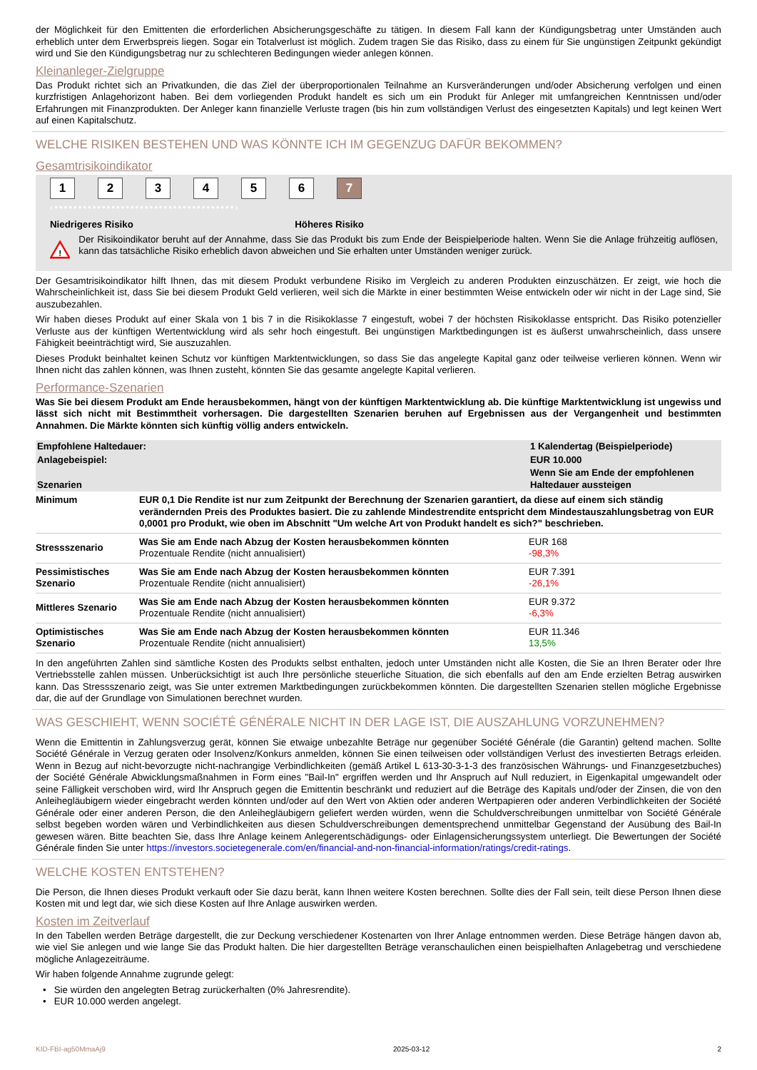der Möglichkeit für den Emittenten die erforderlichen Absicherungsgeschäfte zu tätigen. In diesem Fall kann der Kündigungsbetrag unter Umständen auch erheblich unter dem Erwerbspreis liegen. Sogar ein Totalverlust ist möglich. Zudem tragen Sie das Risiko, dass zu einem für Sie ungünstigen Zeitpunkt gekündigt wird und Sie den Kündigungsbetrag nur zu schlechteren Bedingungen wieder anlegen können.
Kleinanleger-Zielgruppe
Das Produkt richtet sich an Privatkunden, die das Ziel der überproportionalen Teilnahme an Kursveränderungen und/oder Absicherung verfolgen und einen kurzfristigen Anlagehorizont haben. Bei dem vorliegenden Produkt handelt es sich um ein Produkt für Anleger mit umfangreichen Kenntnissen und/oder Erfahrungen mit Finanzprodukten. Der Anleger kann finanzielle Verluste tragen (bis hin zum vollständigen Verlust des eingesetzten Kapitals) und legt keinen Wert auf einen Kapitalschutz.
WELCHE RISIKEN BESTEHEN UND WAS KÖNNTE ICH IM GEGENZUG DAFÜR BEKOMMEN?
Gesamtrisikoindikator
1 2 3 4 5 6 7
‹••••••••••••••••••••••••••••••••••••••›
Niedrigeres Risiko Höheres Risiko
!
Der Risikoindikator beruht auf der Annahme, dass Sie das Produkt bis zum Ende der Beispielperiode halten. Wenn Sie die Anlage frühzeitig auflösen, kann das tatsächliche Risiko erheblich davon abweichen und Sie erhalten unter Umständen weniger zurück.
Der Gesamtrisikoindikator hilft Ihnen, das mit diesem Produkt verbundene Risiko im Vergleich zu anderen Produkten einzuschätzen. Er zeigt, wie hoch die Wahrscheinlichkeit ist, dass Sie bei diesem Produkt Geld verlieren, weil sich die Märkte in einer bestimmten Weise entwickeln oder wir nicht in der Lage sind, Sie auszubezahlen.
Wir haben dieses Produkt auf einer Skala von 1 bis 7 in die Risikoklasse 7 eingestuft, wobei 7 der höchsten Risikoklasse entspricht. Das Risiko potenzieller Verluste aus der künftigen Wertentwicklung wird als sehr hoch eingestuft. Bei ungünstigen Marktbedingungen ist es äußerst unwahrscheinlich, dass unsere Fähigkeit beeinträchtigt wird, Sie auszuzahlen.
Dieses Produkt beinhaltet keinen Schutz vor künftigen Marktentwicklungen, so dass Sie das angelegte Kapital ganz oder teilweise verlieren können. Wenn wir Ihnen nicht das zahlen können, was Ihnen zusteht, könnten Sie das gesamte angelegte Kapital verlieren.
Performance-Szenarien
Was Sie bei diesem Produkt am Ende herausbekommen, hängt von der künftigen Marktentwicklung ab. Die künftige Marktentwicklung ist ungewiss und lässt sich nicht mit Bestimmtheit vorhersagen. Die dargestellten Szenarien beruhen auf Ergebnissen aus der Vergangenheit und bestimmten Annahmen. Die Märkte könnten sich künftig völlig anders entwickeln.
| Empfohlene Haltedauer: | | 1 Kalendertag (Beispielperiode) |
| Anlagebeispiel: | | EUR 10.000 |
| Szenarien | | Wenn Sie am Ende der empfohlenen Haltedauer aussteigen |
| Minimum | EUR 0,1 Die Rendite ist nur zum Zeitpunkt der Berechnung der Szenarien garantiert, da diese auf einem sich ständig verändernden Preis des Produktes basiert. Die zu zahlende Mindestrendite entspricht dem Mindestauszahlungsbetrag von EUR 0,0001 pro Produkt, wie oben im Abschnitt "Um welche Art von Produkt handelt es sich?" beschrieben. | |
| Stressszenario | Was Sie am Ende nach Abzug der Kosten herausbekommen könnten Prozentuale Rendite (nicht annualisiert) | EUR 168 -98,3% |
| Pessimistisches Szenario | Was Sie am Ende nach Abzug der Kosten herausbekommen könnten Prozentuale Rendite (nicht annualisiert) | EUR 7.391 -26,1% |
| Mittleres Szenario | Was Sie am Ende nach Abzug der Kosten herausbekommen könnten Prozentuale Rendite (nicht annualisiert) | EUR 9.372 -6,3% |
| Optimistisches Szenario | Was Sie am Ende nach Abzug der Kosten herausbekommen könnten Prozentuale Rendite (nicht annualisiert) | EUR 11.346 13,5% |
In den angeführten Zahlen sind sämtliche Kosten des Produkts selbst enthalten, jedoch unter Umständen nicht alle Kosten, die Sie an Ihren Berater oder Ihre Vertriebsstelle zahlen müssen. Unberücksichtigt ist auch Ihre persönliche steuerliche Situation, die sich ebenfalls auf den am Ende erzielten Betrag auswirken kann. Das Stressszenario zeigt, was Sie unter extremen Marktbedingungen zurückbekommen könnten. Die dargestellten Szenarien stellen mögliche Ergebnisse dar, die auf der Grundlage von Simulationen berechnet wurden.
WAS GESCHIEHT, WENN SOCIÉTÉ GÉNÉRALE NICHT IN DER LAGE IST, DIE AUSZAHLUNG VORZUNEHMEN?
Wenn die Emittentin in Zahlungsverzug gerät, können Sie etwaige unbezahlte Beträge nur gegenüber Société Générale (die Garantin) geltend machen. Sollte Société Générale in Verzug geraten oder Insolvenz/Konkurs anmelden, können Sie einen teilweisen oder vollständigen Verlust des investierten Betrags erleiden. Wenn in Bezug auf nicht-bevorzugte nicht-nachrangige Verbindlichkeiten (gemäß Artikel L 613-30-3-1-3 des französischen Währungs- und Finanzgesetzbuches) der Société Générale Abwicklungsmaßnahmen in Form eines "Bail-In" ergriffen werden und Ihr Anspruch auf Null reduziert, in Eigenkapital umgewandelt oder seine Fälligkeit verschoben wird, wird Ihr Anspruch gegen die Emittentin beschränkt und reduziert auf die Beträge des Kapitals und/oder der Zinsen, die von den Anleihegläubigern wieder eingebracht werden könnten und/oder auf den Wert von Aktien oder anderen Wertpapieren oder anderen Verbindlichkeiten der Société Générale oder einer anderen Person, die den Anleihegläubigern geliefert werden würden, wenn die Schuldverschreibungen unmittelbar von Société Générale selbst begeben worden wären und Verbindlichkeiten aus diesen Schuldverschreibungen dementsprechend unmittelbar Gegenstand der Ausübung des Bail-In gewesen wären. Bitte beachten Sie, dass Ihre Anlage keinem Anlegerentschädigungs- oder Einlagensicherungssystem unterliegt. Die Bewertungen der Société Générale finden Sie unter https://investors.societegenerale.com/en/financial-and-non-financial-information/ratings/credit-ratings.
WELCHE KOSTEN ENTSTEHEN?
Die Person, die Ihnen dieses Produkt verkauft oder Sie dazu berät, kann Ihnen weitere Kosten berechnen. Sollte dies der Fall sein, teilt diese Person Ihnen diese Kosten mit und legt dar, wie sich diese Kosten auf Ihre Anlage auswirken werden.
Kosten im Zeitverlauf
In den Tabellen werden Beträge dargestellt, die zur Deckung verschiedener Kostenarten von Ihrer Anlage entnommen werden. Diese Beträge hängen davon ab, wie viel Sie anlegen und wie lange Sie das Produkt halten. Die hier dargestellten Beträge veranschaulichen einen beispielhaften Anlagebetrag und verschiedene mögliche Anlagezeiträume.
Wir haben folgende Annahme zugrunde gelegt:
• Sie würden den angelegten Betrag zurückerhalten (0% Jahresrendite).
• EUR 10.000 werden angelegt.
KID-FBI-ag50MmaAj9 2025-03-12 2